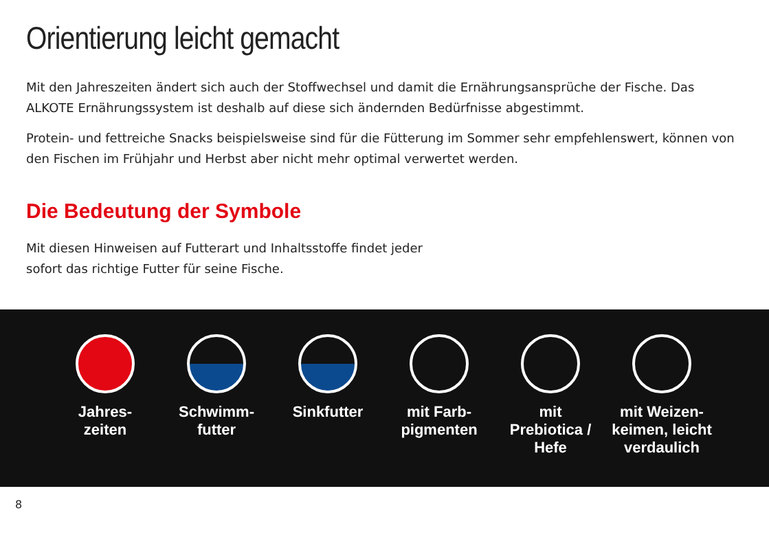Orientierung leicht gemacht
Mit den Jahreszeiten ändert sich auch der Stoffwechsel und damit die Ernährungsansprüche der Fische. Das ALKOTE Ernährungssystem ist deshalb auf diese sich ändernden Bedürfnisse abgestimmt.
Protein- und fettreiche Snacks beispielsweise sind für die Fütterung im Sommer sehr empfehlenswert, können von den Fischen im Frühjahr und Herbst aber nicht mehr optimal verwertet werden.
Die Bedeutung der Symbole
Mit diesen Hinweisen auf Futterart und Inhaltsstoffe findet jeder
sofort das richtige Futter für seine Fische.
Jahres-
zeiten
Schwimm-
futter
Sinkfutter mit Farb-
pigmenten
mit
Prebiotica /
Hefe
mit Weizen-
keimen, leicht
verdaulich
8